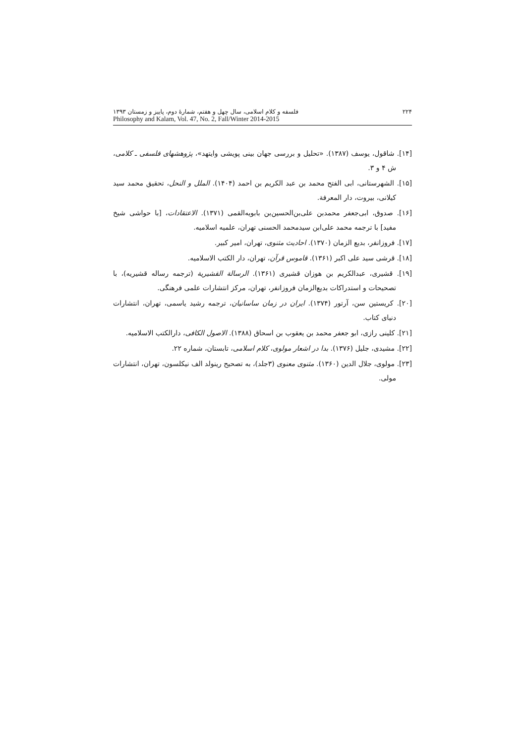۲۲۴ فلسفه و کلام اسلامی، سال چهل و هفتم، شمارهٔ دوم، پاییز و زمستان ۱۳۹۳
Philosophy and Kalam, Vol. 47, No. 2, Fall/Winter 2014-2015
[۱۴]. شاقول، یوسف (۱۳۸۷). «تحلیل و بررسی جهان بینی پویشی وایتهد»، پژوهشهای فلسفی ـ کلامی، ش ۴ و ۳.
[۱۵]. الشهرستانی، ابی الفتح محمد بن عبد الکریم بن احمد (۱۴۰۴). الملل و النحل، تحقیق محمد سید کیلانی، بیروت، دار المعرفة.
[۱۶]. صدوق، ابی‌جعفر محمدبن علی‌بن‌الحسین‌بن بابویه‌القمی (۱۳۷۱). الاعتقادات، [با حواشی شیخ مفید] با ترجمه محمد علی‌ابن سیدمحمد الحسنی تهران، علمیه اسلامیه.
[۱۷]. فروزانفر، بدیع الزمان (۱۳۷۰). احادیث مثنوی، تهران، امیر کبیر.
[۱۸]. قرشی سید علی اکبر (۱۳۶۱). قاموس قرآن، تهران، دار الکتب الاسلامیه.
[۱۹]. قشیری، عبدالکریم بن هوزان قشیری (۱۳۶۱). الرسالة القشیریة (ترجمه رساله قشیریه)، با تصحیحات و استدراکات بدیع‌الزمان فروزانفر، تهران، مرکز انتشارات علمی فرهنگی.
[۲۰]. کریستین سن، آرتور (۱۳۷۴). ایران در زمان ساسانیان، ترجمه رشید یاسمی، تهران، انتشارات دنیای کتاب.
[۲۱]. کلینی رازی، ابو جعفر محمد بن یعقوب بن اسحاق (۱۳۸۸). الاصول الکافی، دارالکتب الاسلامیه.
[۲۲]. مشیدی، جلیل (۱۳۷۶). بدا در اشعار مولوی، کلام اسلامی، تابستان، شماره ۲۲.
[۲۳]. مولوی، جلال الدین (۱۳۶۰). مثنوی معنوی (۳جلد)، به تصحیح رینولد الف نیکلسون، تهران، انتشارات مولی.